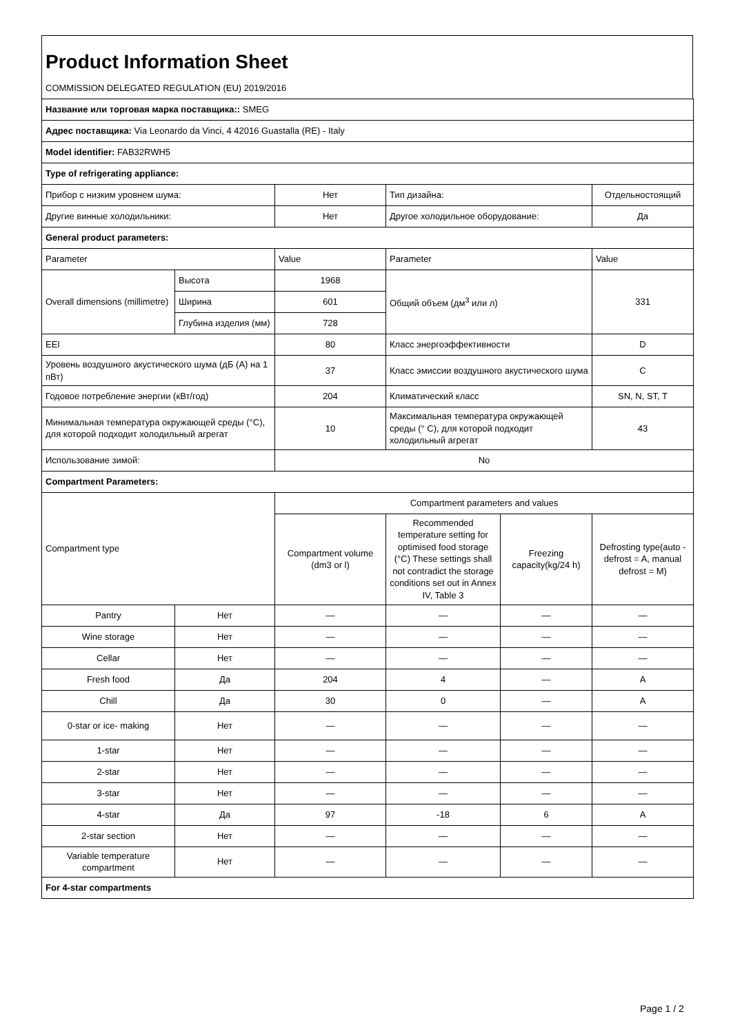Product Information Sheet
COMMISSION DELEGATED REGULATION (EU) 2019/2016
| Название или торговая марка поставщика:: SMEG | | | | | |
| Адрес поставщика: Via Leonardo da Vinci, 4 42016 Guastalla (RE) - Italy | | | | | |
| Model identifier: FAB32RWH5 | | | | | |
| Type of refrigerating appliance: | | | | | |
| Прибор с низким уровнем шума: | | Нет | Тип дизайна: | | Отдельностоящий |
| Другие винные холодильники: | | Нет | Другое холодильное оборудование: | | Да |
| General product parameters: | | | | | |
| Parameter | | Value | Parameter | | Value |
| Overall dimensions (millimetre) | Высота | 1968 | Общий объем (дм<sup>3</sup> или л) | | 331 |
| | Ширина | 601 | | | |
| | Глубина изделия (мм) | 728 | | | |
| EEI | | 80 | Класс энергоэффективности | | D |
| Уровень воздушного акустического шума (дБ (А) на 1 пВт) | | 37 | Класс эмиссии воздушного акустического шума | | C |
| Годовое потребление энергии (кВт/год) | | 204 | Климатический класс | | SN, N, ST, T |
| Минимальная температура окружающей среды (°C), для которой подходит холодильный агрегат | | 10 | Максимальная температура окружающей среды (° C), для которой подходит холодильный агрегат | | 43 |
| Использование зимой: | | No | | | |
| Compartment Parameters: | | | | | |
| Compartment type | | Compartment parameters and values | | | |
| | | Compartment volume (dm3 or l) | Recommended temperature setting for optimised food storage (°C) These settings shall not contradict the storage conditions set out in Annex IV, Table 3 | Freezing capacity(kg/24 h) | Defrosting type(auto - defrost = A, manual defrost = M) |
| Pantry | Нет | — | — | — | — |
| Wine storage | Нет | — | — | — | — |
| Cellar | Нет | — | — | — | — |
| Fresh food | Да | 204 | 4 | — | A |
| Chill | Да | 30 | 0 | — | A |
| 0-star or ice- making | Нет | — | — | — | — |
| 1-star | Нет | — | — | — | — |
| 2-star | Нет | — | — | — | — |
| 3-star | Нет | — | — | — | — |
| 4-star | Да | 97 | -18 | 6 | A |
| 2-star section | Нет | — | — | — | — |
| Variable temperature compartment | Нет | — | — | — | — |
| For 4-star compartments | | | | | |
Page 1 / 2